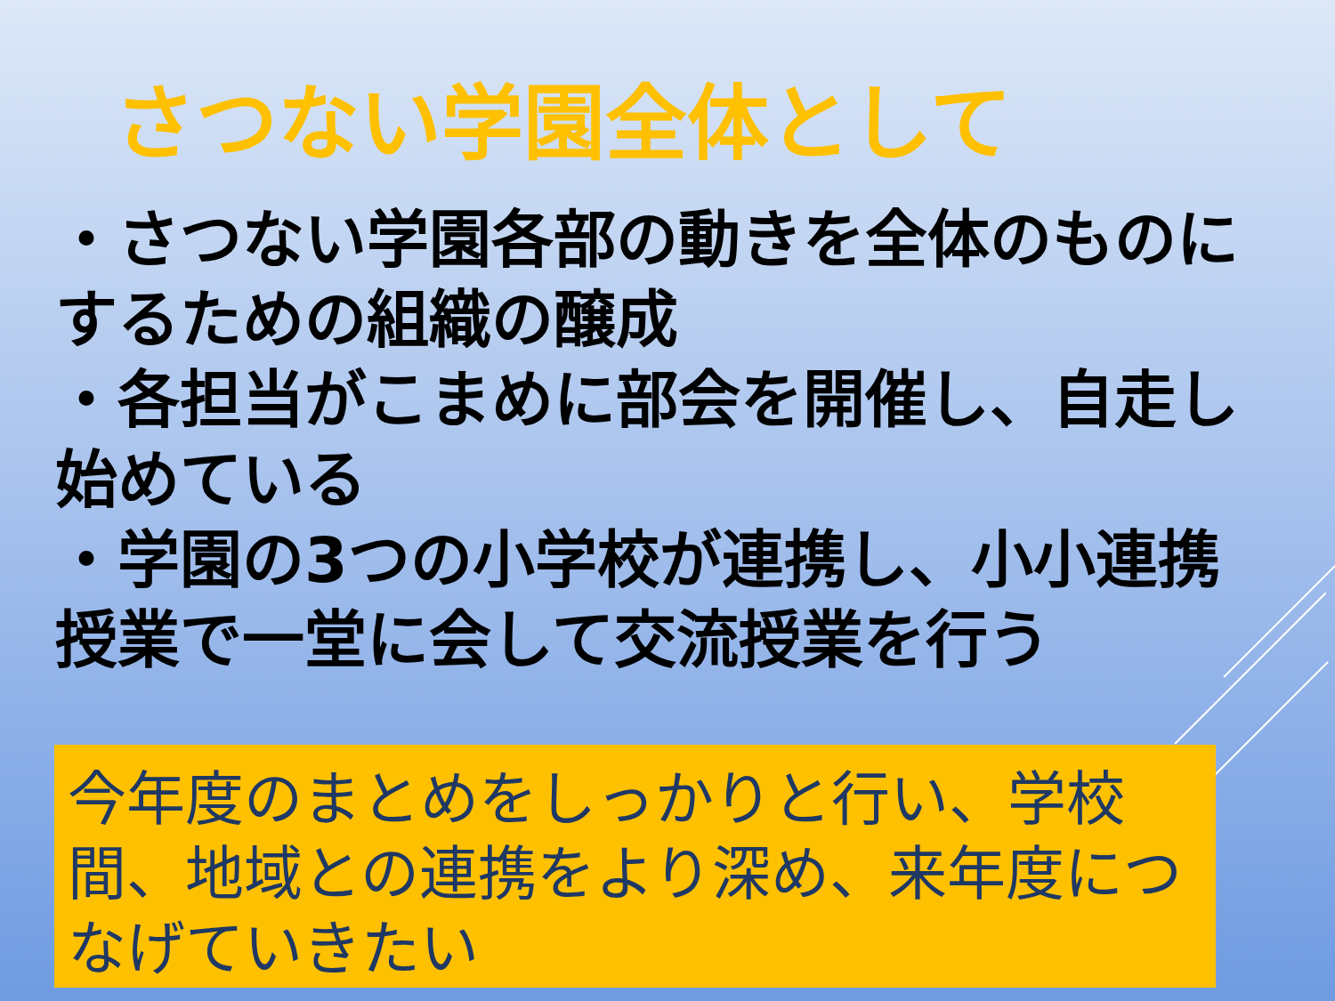さつない学園全体として
・さつない学園各部の動きを全体のものにするための組織の醸成
・各担当がこまめに部会を開催し、自走し始めている
・学園の3つの小学校が連携し、小小連携授業で一堂に会して交流授業を行う
今年度のまとめをしっかりと行い、学校間、地域との連携をより深め、来年度につなげていきたい